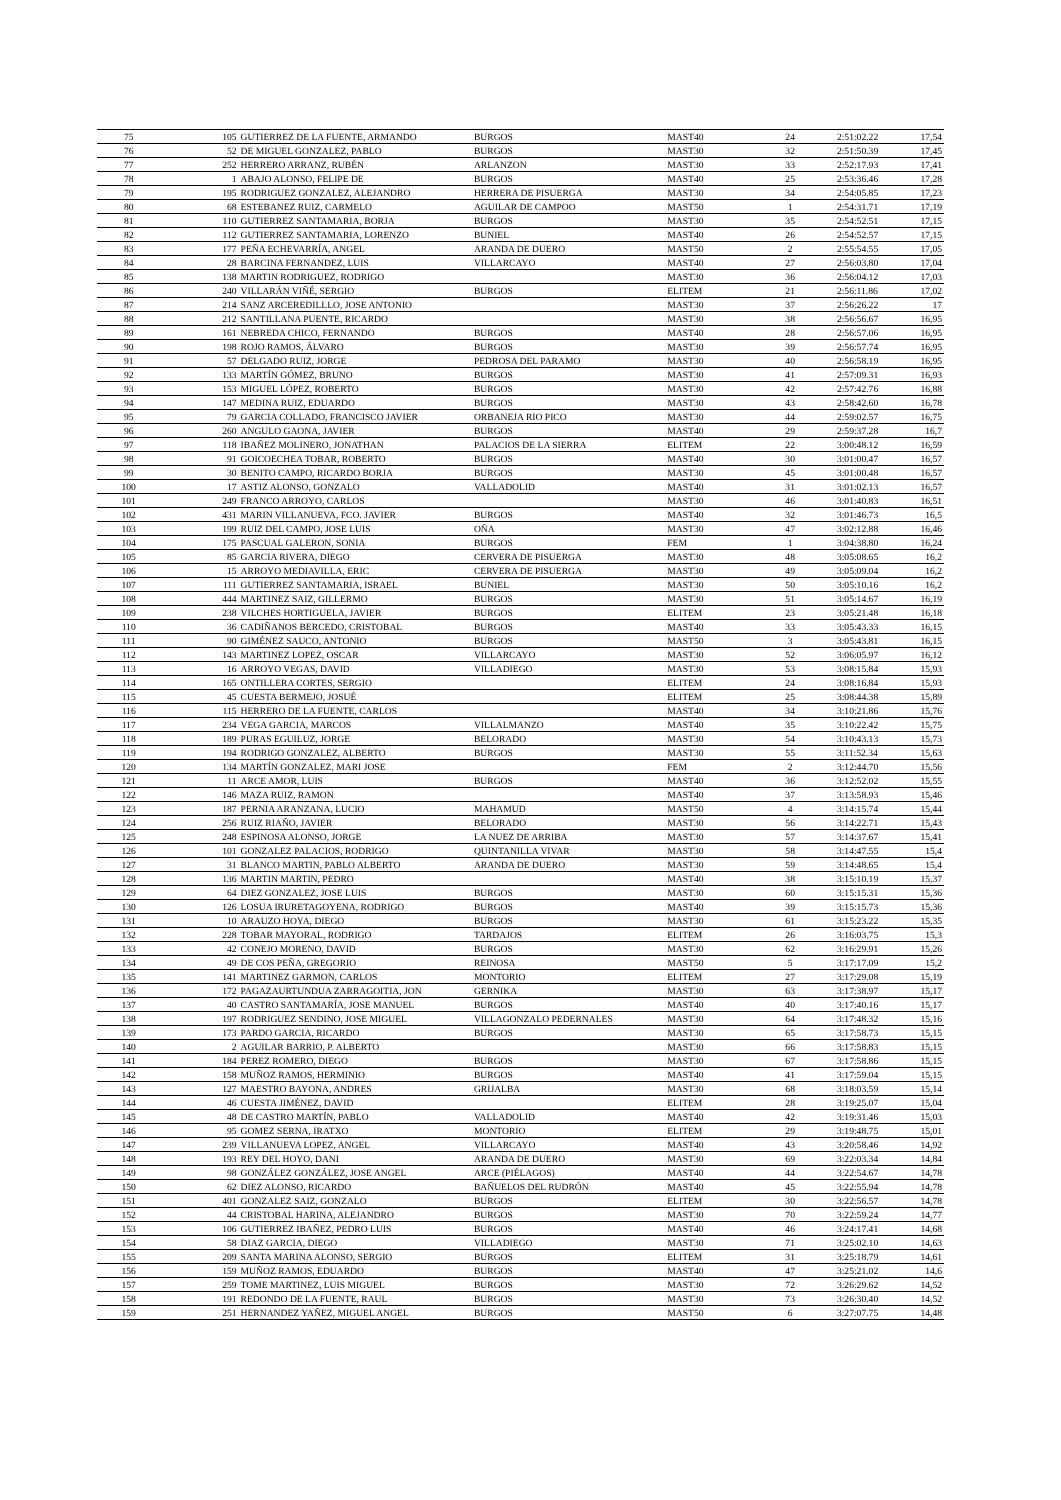| 75 | 105 | GUTIERREZ DE LA FUENTE, ARMANDO | BURGOS | MAST40 | 24 | 2:51:02.22 | 17,54 |
| 76 | 52 | DE MIGUEL GONZALEZ, PABLO | BURGOS | MAST30 | 32 | 2:51:50.39 | 17,45 |
| 77 | 252 | HERRERO ARRANZ, RUBÉN | ARLANZON | MAST30 | 33 | 2:52:17.93 | 17,41 |
| 78 | 1 | ABAJO ALONSO, FELIPE DE | BURGOS | MAST40 | 25 | 2:53:36.46 | 17,28 |
| 79 | 195 | RODRIGUEZ GONZALEZ, ALEJANDRO | HERRERA DE PISUERGA | MAST30 | 34 | 2:54:05.85 | 17,23 |
| 80 | 68 | ESTEBANEZ RUIZ, CARMELO | AGUILAR DE CAMPOO | MAST50 | 1 | 2:54:31.71 | 17,19 |
| 81 | 110 | GUTIERREZ SANTAMARIA, BORJA | BURGOS | MAST30 | 35 | 2:54:52.51 | 17,15 |
| 82 | 112 | GUTIERREZ SANTAMARIA, LORENZO | BUNIEL | MAST40 | 26 | 2:54:52.57 | 17,15 |
| 83 | 177 | PEÑA ECHEVARRÍA, ANGEL | ARANDA DE DUERO | MAST50 | 2 | 2:55:54.55 | 17,05 |
| 84 | 28 | BARCINA FERNANDEZ, LUIS | VILLARCAYO | MAST40 | 27 | 2:56:03.80 | 17,04 |
| 85 | 138 | MARTIN RODRIGUEZ, RODRIGO | | MAST30 | 36 | 2:56:04.12 | 17,03 |
| 86 | 240 | VILLARÁN VIÑÉ, SERGIO | BURGOS | ELITEM | 21 | 2:56:11.86 | 17,02 |
| 87 | 214 | SANZ ARCEREDILLLO, JOSE ANTONIO | | MAST30 | 37 | 2:56:26.22 | 17 |
| 88 | 212 | SANTILLANA PUENTE, RICARDO | | MAST30 | 38 | 2:56:56.67 | 16,95 |
| 89 | 161 | NEBREDA CHICO, FERNANDO | BURGOS | MAST40 | 28 | 2:56:57.06 | 16,95 |
| 90 | 198 | ROJO RAMOS, ÁLVARO | BURGOS | MAST30 | 39 | 2:56:57.74 | 16,95 |
| 91 | 57 | DELGADO RUIZ, JORGE | PEDROSA DEL PARAMO | MAST30 | 40 | 2:56:58.19 | 16,95 |
| 92 | 133 | MARTÍN GÓMEZ, BRUNO | BURGOS | MAST30 | 41 | 2:57:09.31 | 16,93 |
| 93 | 153 | MIGUEL LÓPEZ, ROBERTO | BURGOS | MAST30 | 42 | 2:57:42.76 | 16,88 |
| 94 | 147 | MEDINA RUIZ, EDUARDO | BURGOS | MAST30 | 43 | 2:58:42.60 | 16,78 |
| 95 | 79 | GARCIA COLLADO, FRANCISCO JAVIER | ORBANEJA RIO PICO | MAST30 | 44 | 2:59:02.57 | 16,75 |
| 96 | 260 | ANGULO GAONA, JAVIER | BURGOS | MAST40 | 29 | 2:59:37.28 | 16,7 |
| 97 | 118 | IBAÑEZ MOLINERO, JONATHAN | PALACIOS DE LA SIERRA | ELITEM | 22 | 3:00:48.12 | 16,59 |
| 98 | 91 | GOICOECHEA TOBAR, ROBERTO | BURGOS | MAST40 | 30 | 3:01:00.47 | 16,57 |
| 99 | 30 | BENITO CAMPO, RICARDO BORJA | BURGOS | MAST30 | 45 | 3:01:00.48 | 16,57 |
| 100 | 17 | ASTIZ ALONSO, GONZALO | VALLADOLID | MAST40 | 31 | 3:01:02.13 | 16,57 |
| 101 | 249 | FRANCO ARROYO, CARLOS | | MAST30 | 46 | 3:01:40.83 | 16,51 |
| 102 | 431 | MARIN VILLANUEVA, FCO. JAVIER | BURGOS | MAST40 | 32 | 3:01:46.73 | 16,5 |
| 103 | 199 | RUIZ DEL CAMPO, JOSE LUIS | OÑA | MAST30 | 47 | 3:02:12.88 | 16,46 |
| 104 | 175 | PASCUAL GALERON, SONIA | BURGOS | FEM | 1 | 3:04:38.80 | 16,24 |
| 105 | 85 | GARCIA RIVERA, DIEGO | CERVERA DE PISUERGA | MAST30 | 48 | 3:05:08.65 | 16,2 |
| 106 | 15 | ARROYO MEDIAVILLA, ERIC | CERVERA DE PISUERGA | MAST30 | 49 | 3:05:09.04 | 16,2 |
| 107 | 111 | GUTIERREZ SANTAMARIA, ISRAEL | BUNIEL | MAST30 | 50 | 3:05:10.16 | 16,2 |
| 108 | 444 | MARTINEZ SAIZ, GILLERMO | BURGOS | MAST30 | 51 | 3:05:14.67 | 16,19 |
| 109 | 238 | VILCHES HORTIGUELA, JAVIER | BURGOS | ELITEM | 23 | 3:05:21.48 | 16,18 |
| 110 | 36 | CADIÑANOS BERCEDO, CRISTOBAL | BURGOS | MAST40 | 33 | 3:05:43.33 | 16,15 |
| 111 | 90 | GIMÉNEZ SAUCO, ANTONIO | BURGOS | MAST50 | 3 | 3:05:43.81 | 16,15 |
| 112 | 143 | MARTINEZ LOPEZ, OSCAR | VILLARCAYO | MAST30 | 52 | 3:06:05.97 | 16,12 |
| 113 | 16 | ARROYO VEGAS, DAVID | VILLADIEGO | MAST30 | 53 | 3:08:15.84 | 15,93 |
| 114 | 165 | ONTILLERA CORTES, SERGIO | | ELITEM | 24 | 3:08:16.84 | 15,93 |
| 115 | 45 | CUESTA BERMEJO, JOSUÉ | | ELITEM | 25 | 3:08:44.38 | 15,89 |
| 116 | 115 | HERRERO DE LA FUENTE, CARLOS | | MAST40 | 34 | 3:10:21.86 | 15,76 |
| 117 | 234 | VEGA GARCIA, MARCOS | VILLALMANZO | MAST40 | 35 | 3:10:22.42 | 15,75 |
| 118 | 189 | PURAS EGUILUZ, JORGE | BELORADO | MAST30 | 54 | 3:10:43.13 | 15,73 |
| 119 | 194 | RODRIGO GONZALEZ, ALBERTO | BURGOS | MAST30 | 55 | 3:11:52.34 | 15,63 |
| 120 | 134 | MARTÍN GONZALEZ, MARI JOSE | | FEM | 2 | 3:12:44.70 | 15,56 |
| 121 | 11 | ARCE AMOR, LUIS | BURGOS | MAST40 | 36 | 3:12:52.02 | 15,55 |
| 122 | 146 | MAZA RUIZ, RAMON | | MAST40 | 37 | 3:13:58.93 | 15,46 |
| 123 | 187 | PERNIA ARANZANA, LUCIO | MAHAMUD | MAST50 | 4 | 3:14:15.74 | 15,44 |
| 124 | 256 | RUIZ RIAÑO, JAVIER | BELORADO | MAST30 | 56 | 3:14:22.71 | 15,43 |
| 125 | 248 | ESPINOSA ALONSO, JORGE | LA NUEZ DE ARRIBA | MAST30 | 57 | 3:14:37.67 | 15,41 |
| 126 | 101 | GONZALEZ PALACIOS, RODRIGO | QUINTANILLA VIVAR | MAST30 | 58 | 3:14:47.55 | 15,4 |
| 127 | 31 | BLANCO MARTIN, PABLO ALBERTO | ARANDA DE DUERO | MAST30 | 59 | 3:14:48.65 | 15,4 |
| 128 | 136 | MARTIN MARTIN, PEDRO | | MAST40 | 38 | 3:15:10.19 | 15,37 |
| 129 | 64 | DIEZ GONZALEZ, JOSE LUIS | BURGOS | MAST30 | 60 | 3:15:15.31 | 15,36 |
| 130 | 126 | LOSUA IRURETAGOYENA, RODRIGO | BURGOS | MAST40 | 39 | 3:15:15.73 | 15,36 |
| 131 | 10 | ARAUZO HOYA, DIEGO | BURGOS | MAST30 | 61 | 3:15:23.22 | 15,35 |
| 132 | 228 | TOBAR MAYORAL, RODRIGO | TARDAJOS | ELITEM | 26 | 3:16:03.75 | 15,3 |
| 133 | 42 | CONEJO MORENO, DAVID | BURGOS | MAST30 | 62 | 3:16:29.91 | 15,26 |
| 134 | 49 | DE COS PEÑA, GREGORIO | REINOSA | MAST50 | 5 | 3:17:17.09 | 15,2 |
| 135 | 141 | MARTINEZ GARMON, CARLOS | MONTORIO | ELITEM | 27 | 3:17:29.08 | 15,19 |
| 136 | 172 | PAGAZAURTUNDUA ZARRAGOITIA, JON | GERNIKA | MAST30 | 63 | 3:17:38.97 | 15,17 |
| 137 | 40 | CASTRO SANTAMARÍA, JOSE MANUEL | BURGOS | MAST40 | 40 | 3:17:40.16 | 15,17 |
| 138 | 197 | RODRIGUEZ SENDINO, JOSE MIGUEL | VILLAGONZALO PEDERNALES | MAST30 | 64 | 3:17:48.32 | 15,16 |
| 139 | 173 | PARDO GARCIA, RICARDO | BURGOS | MAST30 | 65 | 3:17:58.73 | 15,15 |
| 140 | 2 | AGUILAR BARRIO, P. ALBERTO | | MAST30 | 66 | 3:17:58.83 | 15,15 |
| 141 | 184 | PEREZ ROMERO, DIEGO | BURGOS | MAST30 | 67 | 3:17:58.86 | 15,15 |
| 142 | 158 | MUÑOZ RAMOS, HERMINIO | BURGOS | MAST40 | 41 | 3:17:59.04 | 15,15 |
| 143 | 127 | MAESTRO BAYONA, ANDRES | GRIJALBA | MAST30 | 68 | 3:18:03.59 | 15,14 |
| 144 | 46 | CUESTA JIMÉNEZ, DAVID | | ELITEM | 28 | 3:19:25.07 | 15,04 |
| 145 | 48 | DE CASTRO MARTÍN, PABLO | VALLADOLID | MAST40 | 42 | 3:19:31.46 | 15,03 |
| 146 | 95 | GOMEZ SERNA, IRATXO | MONTORIO | ELITEM | 29 | 3:19:48.75 | 15,01 |
| 147 | 239 | VILLANUEVA LOPEZ, ANGEL | VILLARCAYO | MAST40 | 43 | 3:20:58.46 | 14,92 |
| 148 | 193 | REY DEL HOYO, DANI | ARANDA DE DUERO | MAST30 | 69 | 3:22:03.34 | 14,84 |
| 149 | 98 | GONZÁLEZ GONZÁLEZ, JOSE ANGEL | ARCE (PIÉLAGOS) | MAST40 | 44 | 3:22:54.67 | 14,78 |
| 150 | 62 | DIEZ ALONSO, RICARDO | BAÑUELOS DEL RUDRÓN | MAST40 | 45 | 3:22:55.94 | 14,78 |
| 151 | 401 | GONZALEZ SAIZ, GONZALO | BURGOS | ELITEM | 30 | 3:22:56.57 | 14,78 |
| 152 | 44 | CRISTOBAL HARINA, ALEJANDRO | BURGOS | MAST30 | 70 | 3:22:59.24 | 14,77 |
| 153 | 106 | GUTIERREZ IBAÑEZ, PEDRO LUIS | BURGOS | MAST40 | 46 | 3:24:17.41 | 14,68 |
| 154 | 58 | DIAZ GARCIA, DIEGO | VILLADIEGO | MAST30 | 71 | 3:25:02.10 | 14,63 |
| 155 | 209 | SANTA MARINA ALONSO, SERGIO | BURGOS | ELITEM | 31 | 3:25:18.79 | 14,61 |
| 156 | 159 | MUÑOZ RAMOS, EDUARDO | BURGOS | MAST40 | 47 | 3:25:21.02 | 14,6 |
| 157 | 259 | TOME MARTINEZ, LUIS MIGUEL | BURGOS | MAST30 | 72 | 3:26:29.62 | 14,52 |
| 158 | 191 | REDONDO DE LA FUENTE, RAUL | BURGOS | MAST30 | 73 | 3:26:30.40 | 14,52 |
| 159 | 251 | HERNANDEZ YAÑEZ, MIGUEL ANGEL | BURGOS | MAST50 | 6 | 3:27:07.75 | 14,48 |